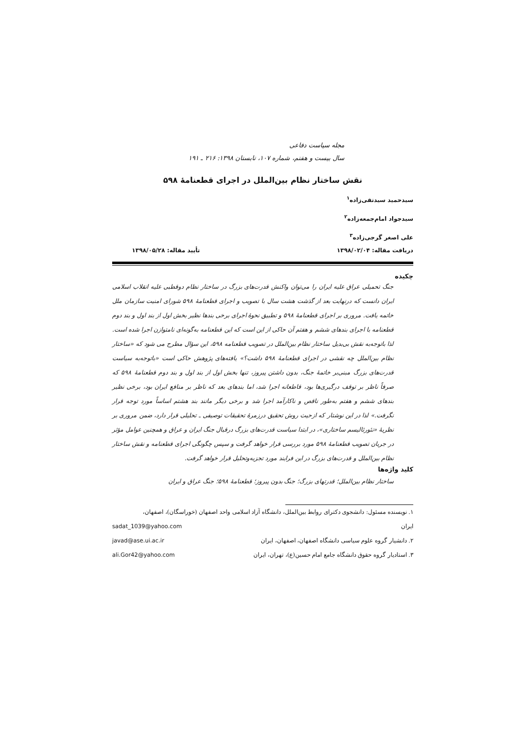مجله سیاست دفاعی
سال بیست و هفتم، شماره ۱۰۷، تابستان ۱۳۹۸: ۲۱۶ ـ ۱۹۱
نقش ساختار نظام بین‌الملل در اجرای قطعنامهٔ ۵۹۸
سیدحمید سیدتقی‌زاده<sup>۱</sup>
سیدجواد امام‌جمعه‌زاده<sup>۲</sup>
علی اصغر گرجی‌زاده<sup>۳</sup>
دریافت مقاله: ۱۳۹۸/۰۲/۰۴ تأیید مقاله: ۱۳۹۸/۰۵/۲۸
چکیده
جنگ تحمیلی عراق علیه ایران را می‌توان واکنش قدرت‌های بزرگ در ساختار نظام دوقطبی علیه انقلاب اسلامی ایران دانست که درنهایت بعد از گذشت هشت سال با تصویب و اجرای قطعنامهٔ ۵۹۸ شورای امنیت سازمان ملل خاتمه یافت. مروری بر اجرای قطعنامهٔ ۵۹۸ و تطبیق نحوهٔ اجرای برخی بندها نظیر بخش اول از بند اول و بند دوم قطعنامه با اجرای بندهای ششم و هفتم آن حاکی از این است که این قطعنامه به‌گونه‌ای نامتوازن اجرا شده است. لذا باتوجه‌به نقش بی‌بدیل ساختار نظام بین‌الملل در تصویب قطعنامه ۵۹۸، این سؤال مطرح می شود که «ساختار نظام بین‌الملل چه نقشی در اجرای قطعنامهٔ ۵۹۸ داشت؟» یافته‌های پژوهش حاکی است «باتوجه‌به سیاست قدرت‌های بزرگ مبنی‌بر خاتمهٔ جنگ، بدون داشتن پیروز، تنها بخش اول از بند اول و بند دوم قطعنامهٔ ۵۹۸ که صرفاً ناظر بر توقف درگیری‌ها بود، قاطعانه اجرا شد، اما بندهای بعد که ناظر بر منافع ایران بود، برخی نظیر بندهای ششم و هفتم به‌طور ناقص و ناکارآمد اجرا شد و برخی دیگر مانند بند هشتم اساساً مورد توجه قرار نگرفت.» لذا در این نوشتار که ازحیث روش تحقیق درزمرهٔ تحقیقات توصیفی ـ تحلیلی قرار دارد، ضمن مروری بر نظریهٔ «نئورئالیسم ساختاری»، در ابتدا سیاست قدرت‌های بزرگ درقبال جنگ ایران و عراق و همچنین عوامل مؤثر در جریان تصویب قطعنامهٔ ۵۹۸ مورد بررسی قرار خواهد گرفت و سپس چگونگی اجرای قطعنامه و نقش ساختار نظام بین‌الملل و قدرت‌های بزرگ در این فرایند مورد تجزیه‌وتحلیل قرار خواهد گرفت.
کلید واژه‌ها
ساختار نظام بین‌الملل؛ قدرتهای بزرگ؛ جنگ بدون پیروز؛ قطعنامهٔ ۵۹۸؛ جنگ عراق و ایران
۱. نویسنده مسئول: دانشجوی دکترای روابط بین‌الملل، دانشگاه آزاد اسلامی واحد اصفهان (خوراسگان)، اصفهان،
ایران sadat_1039@yahoo.com
۲. دانشیار گروه علوم سیاسی دانشگاه اصفهان، اصفهان، ایران javad@ase.ui.ac.ir
۳. استادیار گروه حقوق دانشگاه جامع امام حسین(ع)، تهران، ایران ali.Gor42@yahoo.com